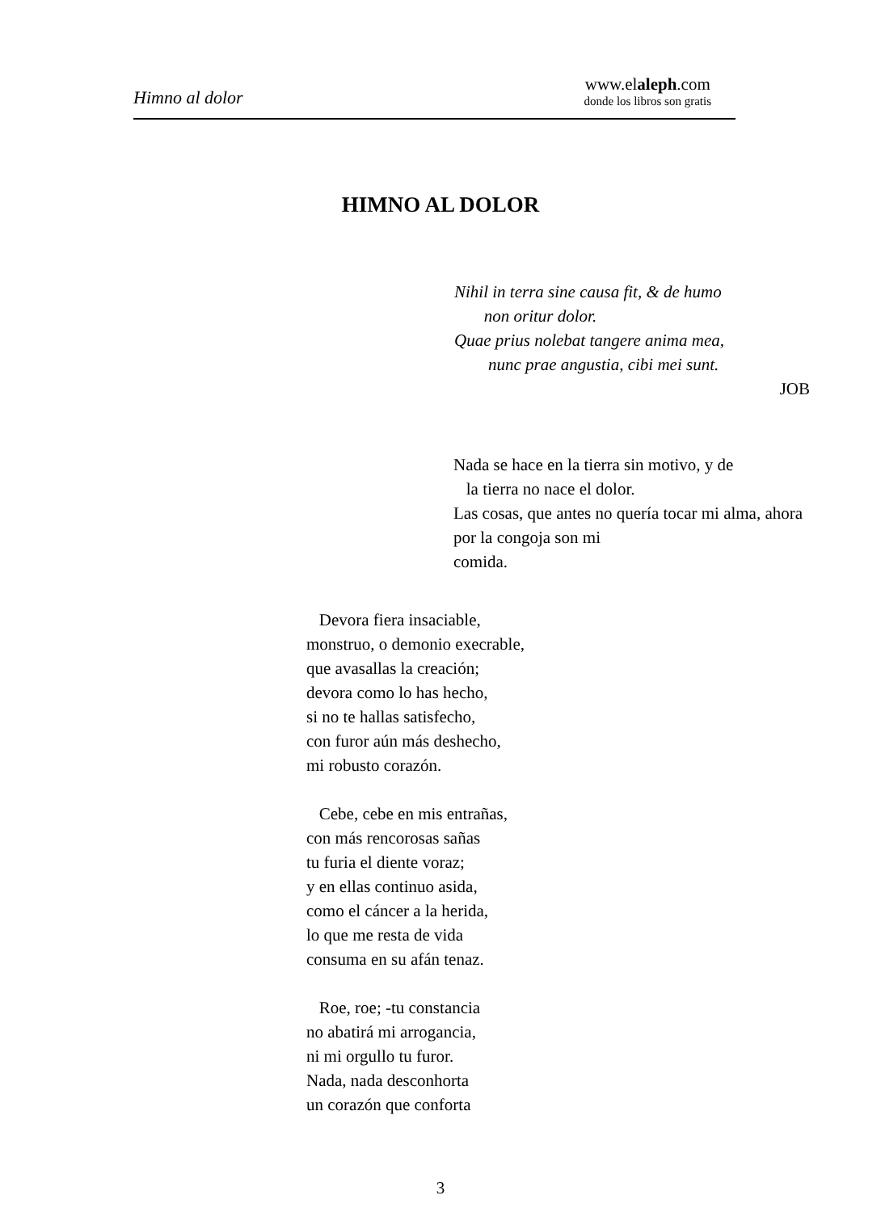Himno al dolor
www.elaleph.com
donde los libros son gratis
HIMNO AL DOLOR
Nihil in terra sine causa fit, & de humo
non oritur dolor.
Quae prius nolebat tangere anima mea,
nunc prae angustia, cibi mei sunt.
JOB
Nada se hace en la tierra sin motivo, y de
la tierra no nace el dolor.
Las cosas, que antes no quería tocar mi alma, ahora por la congoja son mi
comida.
Devora fiera insaciable,
monstruo, o demonio execrable,
que avasallas la creación;
devora como lo has hecho,
si no te hallas satisfecho,
con furor aún más deshecho,
mi robusto corazón.
Cebe, cebe en mis entrañas,
con más rencorosas sañas
tu furia el diente voraz;
y en ellas continuo asida,
como el cáncer a la herida,
lo que me resta de vida
consuma en su afán tenaz.
Roe, roe; -tu constancia
no abatirá mi arrogancia,
ni mi orgullo tu furor.
Nada, nada desconhorta
un corazón que conforta
3